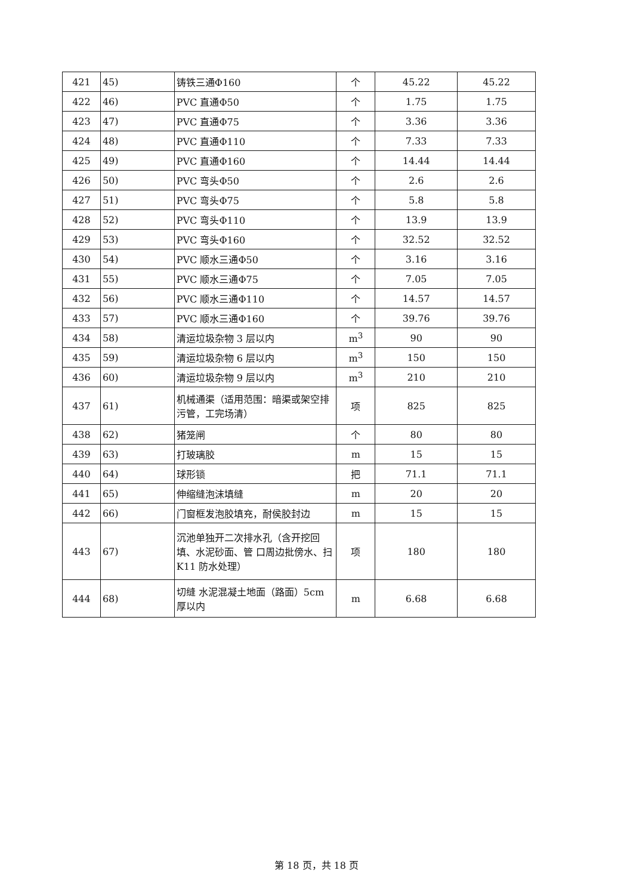| 421 | 45) | 铸铁三通Φ160 | 个 | 45.22 | 45.22 |
| 422 | 46) | PVC 直通Φ50 | 个 | 1.75 | 1.75 |
| 423 | 47) | PVC 直通Φ75 | 个 | 3.36 | 3.36 |
| 424 | 48) | PVC 直通Φ110 | 个 | 7.33 | 7.33 |
| 425 | 49) | PVC 直通Φ160 | 个 | 14.44 | 14.44 |
| 426 | 50) | PVC 弯头Φ50 | 个 | 2.6 | 2.6 |
| 427 | 51) | PVC 弯头Φ75 | 个 | 5.8 | 5.8 |
| 428 | 52) | PVC 弯头Φ110 | 个 | 13.9 | 13.9 |
| 429 | 53) | PVC 弯头Φ160 | 个 | 32.52 | 32.52 |
| 430 | 54) | PVC 顺水三通Φ50 | 个 | 3.16 | 3.16 |
| 431 | 55) | PVC 顺水三通Φ75 | 个 | 7.05 | 7.05 |
| 432 | 56) | PVC 顺水三通Φ110 | 个 | 14.57 | 14.57 |
| 433 | 57) | PVC 顺水三通Φ160 | 个 | 39.76 | 39.76 |
| 434 | 58) | 清运垃圾杂物 3 层以内 | m<sup>3</sup> | 90 | 90 |
| 435 | 59) | 清运垃圾杂物 6 层以内 | m<sup>3</sup> | 150 | 150 |
| 436 | 60) | 清运垃圾杂物 9 层以内 | m<sup>3</sup> | 210 | 210 |
| 437 | 61) | 机械通渠（适用范围：暗渠或架空排污管，工完场清） | 项 | 825 | 825 |
| 438 | 62) | 猪笼闸 | 个 | 80 | 80 |
| 439 | 63) | 打玻璃胶 | m | 15 | 15 |
| 440 | 64) | 球形锁 | 把 | 71.1 | 71.1 |
| 441 | 65) | 伸缩缝泡沫填缝 | m | 20 | 20 |
| 442 | 66) | 门窗框发泡胶填充，耐侯胶封边 | m | 15 | 15 |
| 443 | 67) | 沉池单独开二次排水孔（含开挖回填、水泥砂面、管 口周边批傍水、扫 K11 防水处理） | 项 | 180 | 180 |
| 444 | 68) | 切缝 水泥混凝土地面（路面）5cm 厚以内 | m | 6.68 | 6.68 |
第 18 页，共 18 页